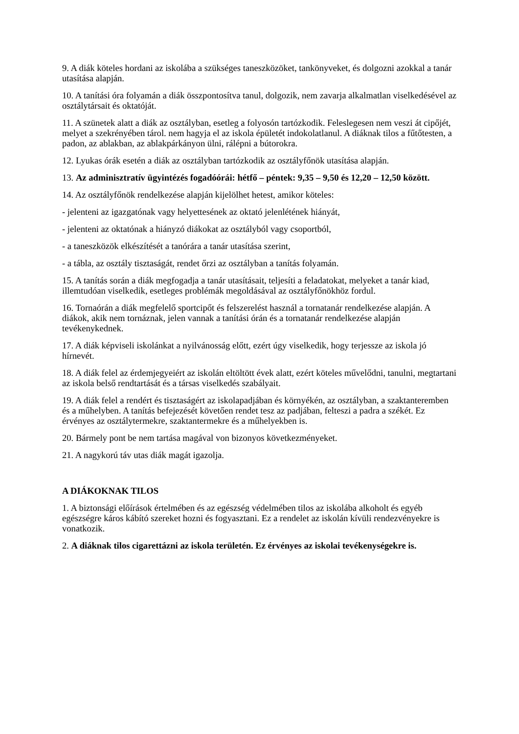9. A diák köteles hordani az iskolába a szükséges taneszközöket, tankönyveket, és dolgozni azokkal a tanár utasítása alapján.
10. A tanítási óra folyamán a diák összpontosítva tanul, dolgozik, nem zavarja alkalmatlan viselkedésével az osztálytársait és oktatóját.
11. A szünetek alatt a diák az osztályban, esetleg a folyosón tartózkodik. Feleslegesen nem veszi át cipőjét, melyet a szekrényében tárol. nem hagyja el az iskola épületét indokolatlanul. A diáknak tilos a fűtőtesten, a padon, az ablakban, az ablakpárkányon ülni, rálépni a bútorokra.
12. Lyukas órák esetén a diák az osztályban tartózkodik az osztályfőnök utasítása alapján.
13. Az adminisztratív ügyintézés fogadóórái: hétfő – péntek: 9,35 – 9,50 és 12,20 – 12,50 között.
14. Az osztályfőnök rendelkezése alapján kijelölhet hetest, amikor köteles:
- jelenteni az igazgatónak vagy helyettesének az oktató jelenlétének hiányát,
- jelenteni az oktatónak a hiányzó diákokat az osztályból vagy csoportból,
- a taneszközök elkészítését a tanórára a tanár utasítása szerint,
- a tábla, az osztály tisztaságát, rendet őrzi az osztályban a tanítás folyamán.
15. A tanítás során a diák megfogadja a tanár utasításait, teljesíti a feladatokat, melyeket a tanár kiad, illemtudóan viselkedik, esetleges problémák megoldásával az osztályfőnökhöz fordul.
16. Tornaórán a diák megfelelő sportcipőt és felszerelést használ a tornatanár rendelkezése alapján. A diákok, akik nem tornáznak, jelen vannak a tanítási órán és a tornatanár rendelkezése alapján tevékenykednek.
17. A diák képviseli iskolánkat a nyilvánosság előtt, ezért úgy viselkedik, hogy terjessze az iskola jó hírnevét.
18. A diák felel az érdemjegyeiért az iskolán eltöltött évek alatt, ezért köteles művelődni, tanulni, megtartani az iskola belső rendtartását és a társas viselkedés szabályait.
19. A diák felel a rendért és tisztaságért az iskolapadjában és környékén, az osztályban, a szaktanteremben és a műhelyben. A tanítás befejezését követően rendet tesz az padjában, felteszi a padra a székét. Ez érvényes az osztálytermekre, szaktantermekre és a műhelyekben is.
20. Bármely pont be nem tartása magával von bizonyos következményeket.
21. A nagykorú táv utas diák magát igazolja.
A DIÁKOKNAK TILOS
1. A biztonsági előírások értelmében és az egészség védelmében tilos az iskolába alkoholt és egyéb egészségre káros kábító szereket hozni és fogyasztani. Ez a rendelet az iskolán kívüli rendezvényekre is vonatkozik.
2. A diáknak tilos cigarettázni az iskola területén. Ez érvényes az iskolai tevékenységekre is.